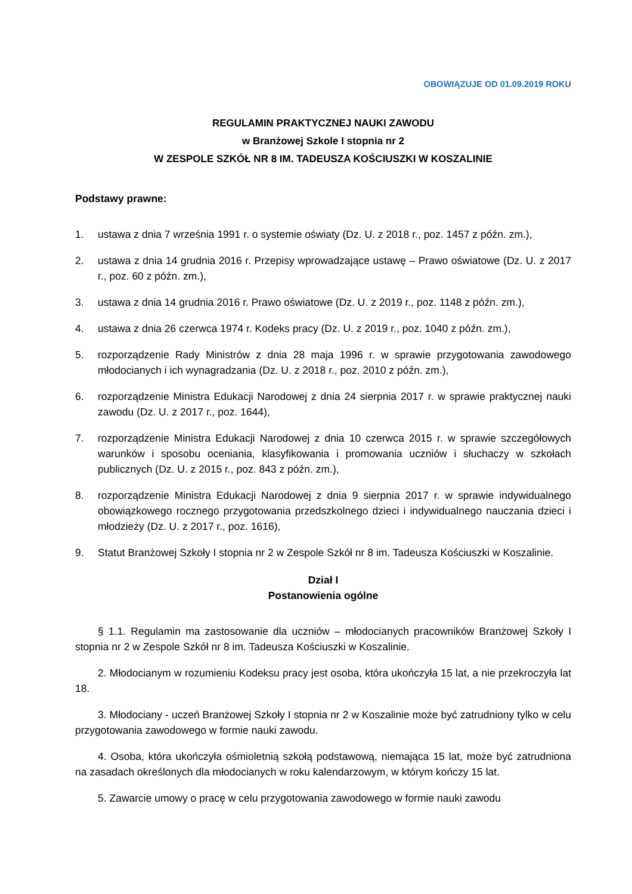OBOWIĄZUJE OD 01.09.2019 ROKU
REGULAMIN PRAKTYCZNEJ NAUKI ZAWODU
w Branżowej Szkole I stopnia nr 2
W ZESPOLE SZKÓŁ NR 8 IM. TADEUSZA KOŚCIUSZKI W KOSZALINIE
Podstawy prawne:
1. ustawa z dnia 7 września 1991 r. o systemie oświaty (Dz. U. z 2018 r., poz. 1457 z późn. zm.),
2. ustawa z dnia 14 grudnia 2016 r. Przepisy wprowadzające ustawę – Prawo oświatowe (Dz. U. z 2017 r., poz. 60 z późn. zm.),
3. ustawa z dnia 14 grudnia 2016 r. Prawo oświatowe (Dz. U. z 2019 r., poz. 1148 z późn. zm.),
4. ustawa z dnia 26 czerwca 1974 r. Kodeks pracy (Dz. U. z 2019 r., poz. 1040 z późn. zm.),
5. rozporządzenie Rady Ministrów z dnia 28 maja 1996 r. w sprawie przygotowania zawodowego młodocianych i ich wynagradzania (Dz. U. z 2018 r., poz. 2010 z późn. zm.),
6. rozporządzenie Ministra Edukacji Narodowej z dnia 24 sierpnia 2017 r. w sprawie praktycznej nauki zawodu (Dz. U. z 2017 r., poz. 1644),
7. rozporządzenie Ministra Edukacji Narodowej z dnia 10 czerwca 2015 r. w sprawie szczegółowych warunków i sposobu oceniania, klasyfikowania i promowania uczniów i słuchaczy w szkołach publicznych (Dz. U. z 2015 r., poz. 843 z późn. zm.),
8. rozporządzenie Ministra Edukacji Narodowej z dnia 9 sierpnia 2017 r. w sprawie indywidualnego obowiązkowego rocznego przygotowania przedszkolnego dzieci i indywidualnego nauczania dzieci i młodzieży (Dz. U. z 2017 r., poz. 1616),
9. Statut Branżowej Szkoły I stopnia nr 2 w Zespole Szkół nr 8 im. Tadeusza Kościuszki w Koszalinie.
Dział I
Postanowienia ogólne
§ 1.1. Regulamin ma zastosowanie dla uczniów – młodocianych pracowników Branżowej Szkoły I stopnia nr 2 w Zespole Szkół nr 8 im. Tadeusza Kościuszki w Koszalinie.
2. Młodocianym w rozumieniu Kodeksu pracy jest osoba, która ukończyła 15 lat, a nie przekroczyła lat 18.
3. Młodociany - uczeń Branżowej Szkoły I stopnia nr 2 w Koszalinie może być zatrudniony tylko w celu przygotowania zawodowego w formie nauki zawodu.
4. Osoba, która ukończyła ośmioletnią szkołą podstawową, niemająca 15 lat, może być zatrudniona na zasadach określonych dla młodocianych w roku kalendarzowym, w którym kończy 15 lat.
5. Zawarcie umowy o pracę w celu przygotowania zawodowego w formie nauki zawodu